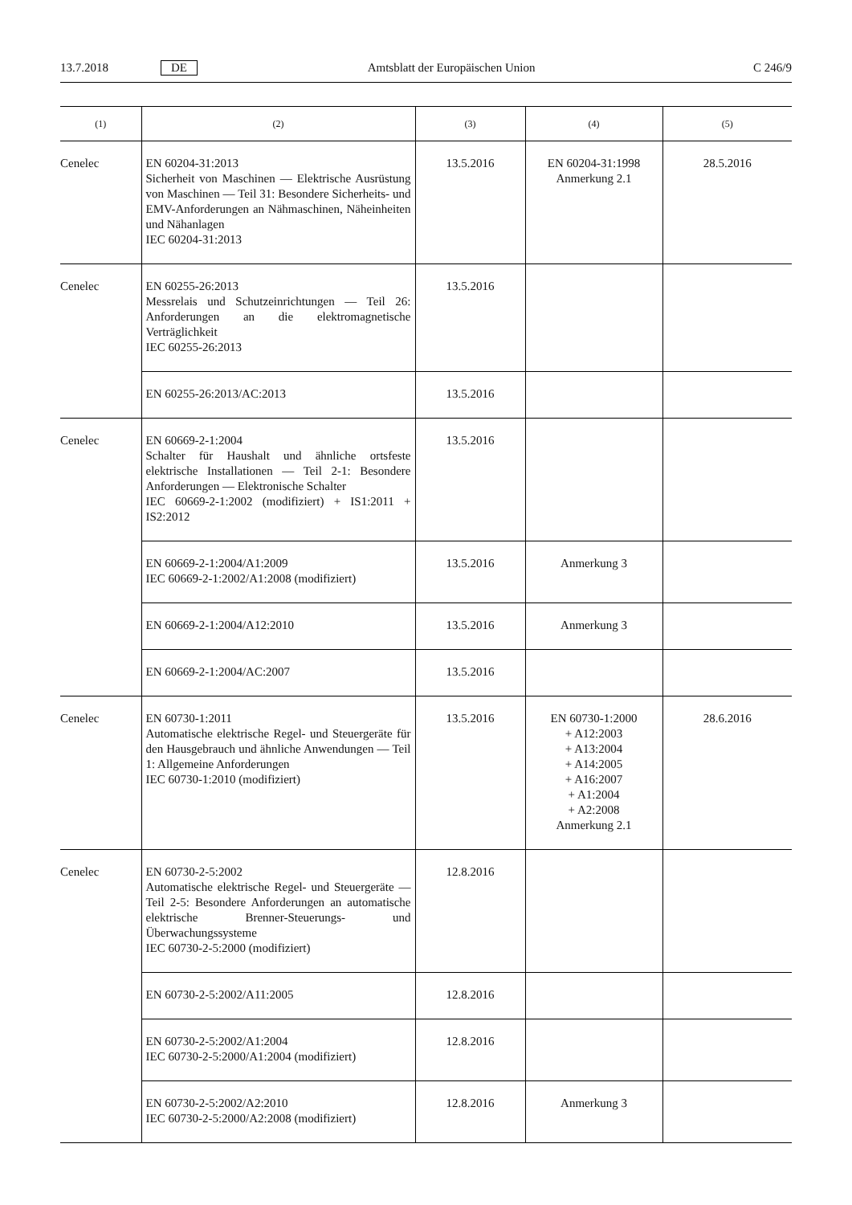13.7.2018 DE Amtsblatt der Europäischen Union C 246/9
| (1) | (2) | (3) | (4) | (5) |
| --- | --- | --- | --- | --- |
| Cenelec | EN 60204-31:2013 Sicherheit von Maschinen — Elektrische Ausrüstung von Maschinen — Teil 31: Besondere Sicherheits- und EMV-Anforderungen an Nähmaschinen, Näheinheiten und Nähanlagen IEC 60204-31:2013 | 13.5.2016 | EN 60204-31:1998 Anmerkung 2.1 | 28.5.2016 |
| Cenelec | EN 60255-26:2013 Messrelais und Schutzeinrichtungen — Teil 26: Anforderungen an die elektromagnetische Verträglichkeit IEC 60255-26:2013 | 13.5.2016 | | |
| | EN 60255-26:2013/AC:2013 | 13.5.2016 | | |
| Cenelec | EN 60669-2-1:2004 Schalter für Haushalt und ähnliche ortsfeste elektrische Installationen — Teil 2-1: Besondere Anforderungen — Elektronische Schalter IEC 60669-2-1:2002 (modifiziert) + IS1:2011 + IS2:2012 | 13.5.2016 | | |
| | EN 60669-2-1:2004/A1:2009 IEC 60669-2-1:2002/A1:2008 (modifiziert) | 13.5.2016 | Anmerkung 3 | |
| | EN 60669-2-1:2004/A12:2010 | 13.5.2016 | Anmerkung 3 | |
| | EN 60669-2-1:2004/AC:2007 | 13.5.2016 | | |
| Cenelec | EN 60730-1:2011 Automatische elektrische Regel- und Steuergeräte für den Hausgebrauch und ähnliche Anwendungen — Teil 1: Allgemeine Anforderungen IEC 60730-1:2010 (modifiziert) | 13.5.2016 | EN 60730-1:2000 + A12:2003 + A13:2004 + A14:2005 + A16:2007 + A1:2004 + A2:2008 Anmerkung 2.1 | 28.6.2016 |
| Cenelec | EN 60730-2-5:2002 Automatische elektrische Regel- und Steuergeräte — Teil 2-5: Besondere Anforderungen an automatische elektrische Brenner-Steuerungs- und Überwachungssysteme IEC 60730-2-5:2000 (modifiziert) | 12.8.2016 | | |
| | EN 60730-2-5:2002/A11:2005 | 12.8.2016 | | |
| | EN 60730-2-5:2002/A1:2004 IEC 60730-2-5:2000/A1:2004 (modifiziert) | 12.8.2016 | | |
| | EN 60730-2-5:2002/A2:2010 IEC 60730-2-5:2000/A2:2008 (modifiziert) | 12.8.2016 | Anmerkung 3 | |